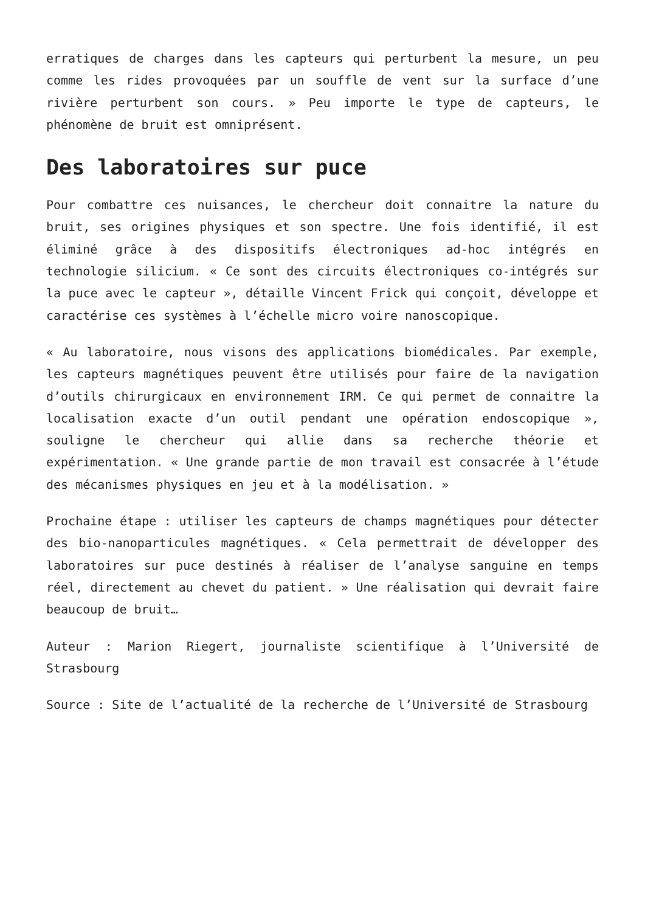erratiques de charges dans les capteurs qui perturbent la mesure, un peu comme les rides provoquées par un souffle de vent sur la surface d’une rivière perturbent son cours. » Peu importe le type de capteurs, le phénomène de bruit est omniprésent.
Des laboratoires sur puce
Pour combattre ces nuisances, le chercheur doit connaitre la nature du bruit, ses origines physiques et son spectre. Une fois identifié, il est éliminé grâce à des dispositifs électroniques ad-hoc intégrés en technologie silicium. « Ce sont des circuits électroniques co-intégrés sur la puce avec le capteur », détaille Vincent Frick qui conçoit, développe et caractérise ces systèmes à l’échelle micro voire nanoscopique.
« Au laboratoire, nous visons des applications biomédicales. Par exemple, les capteurs magnétiques peuvent être utilisés pour faire de la navigation d’outils chirurgicaux en environnement IRM. Ce qui permet de connaitre la localisation exacte d’un outil pendant une opération endoscopique », souligne le chercheur qui allie dans sa recherche théorie et expérimentation. « Une grande partie de mon travail est consacrée à l’étude des mécanismes physiques en jeu et à la modélisation. »
Prochaine étape : utiliser les capteurs de champs magnétiques pour détecter des bio-nanoparticules magnétiques. « Cela permettrait de développer des laboratoires sur puce destinés à réaliser de l’analyse sanguine en temps réel, directement au chevet du patient. » Une réalisation qui devrait faire beaucoup de bruit…
Auteur : Marion Riegert, journaliste scientifique à l’Université de Strasbourg
Source : Site de l’actualité de la recherche de l’Université de Strasbourg